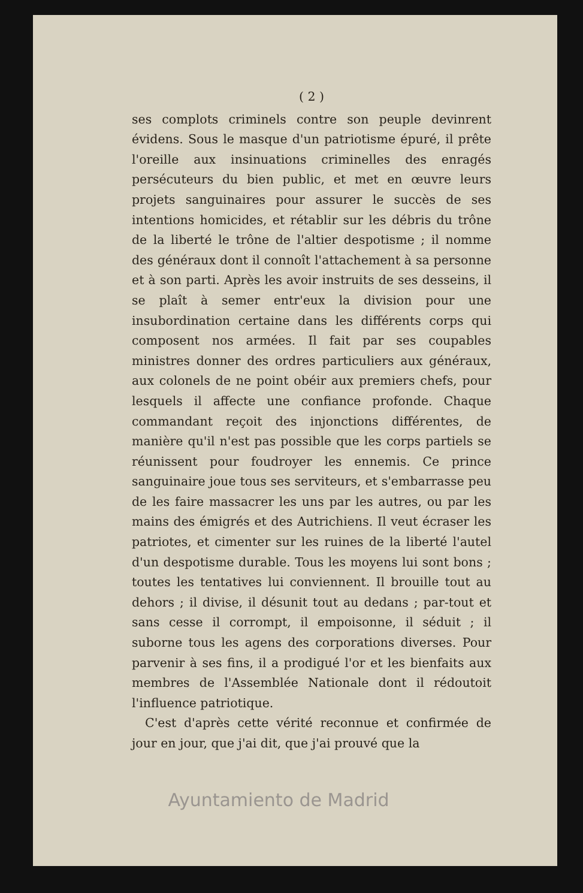( 2 )
ses complots criminels contre son peuple devinrent évidens. Sous le masque d'un patriotisme épuré, il prête l'oreille aux insinuations criminelles des enragés persécuteurs du bien public, et met en œuvre leurs projets sanguinaires pour assurer le succès de ses intentions homicides, et rétablir sur les débris du trône de la liberté le trône de l'altier despotisme ; il nomme des généraux dont il connoît l'attachement à sa personne et à son parti. Après les avoir instruits de ses desseins, il se plaît à semer entr'eux la division pour une insubordination certaine dans les différents corps qui composent nos armées. Il fait par ses coupables ministres donner des ordres particuliers aux généraux, aux colonels de ne point obéir aux premiers chefs, pour lesquels il affecte une confiance profonde. Chaque commandant reçoit des injonctions différentes, de manière qu'il n'est pas possible que les corps partiels se réunissent pour foudroyer les ennemis. Ce prince sanguinaire joue tous ses serviteurs, et s'embarrasse peu de les faire massacrer les uns par les autres, ou par les mains des émigrés et des Autrichiens. Il veut écraser les patriotes, et cimenter sur les ruines de la liberté l'autel d'un despotisme durable. Tous les moyens lui sont bons ; toutes les tentatives lui conviennent. Il brouille tout au dehors ; il divise, il désunit tout au dedans ; par-tout et sans cesse il corrompt, il empoisonne, il séduit ; il suborne tous les agens des corporations diverses. Pour parvenir à ses fins, il a prodigué l'or et les bienfaits aux membres de l'Assemblée Nationale dont il rédoutoit l'influence patriotique.
C'est d'après cette vérité reconnue et confirmée de jour en jour, que j'ai dit, que j'ai prouvé que la
Ayuntamiento de Madrid